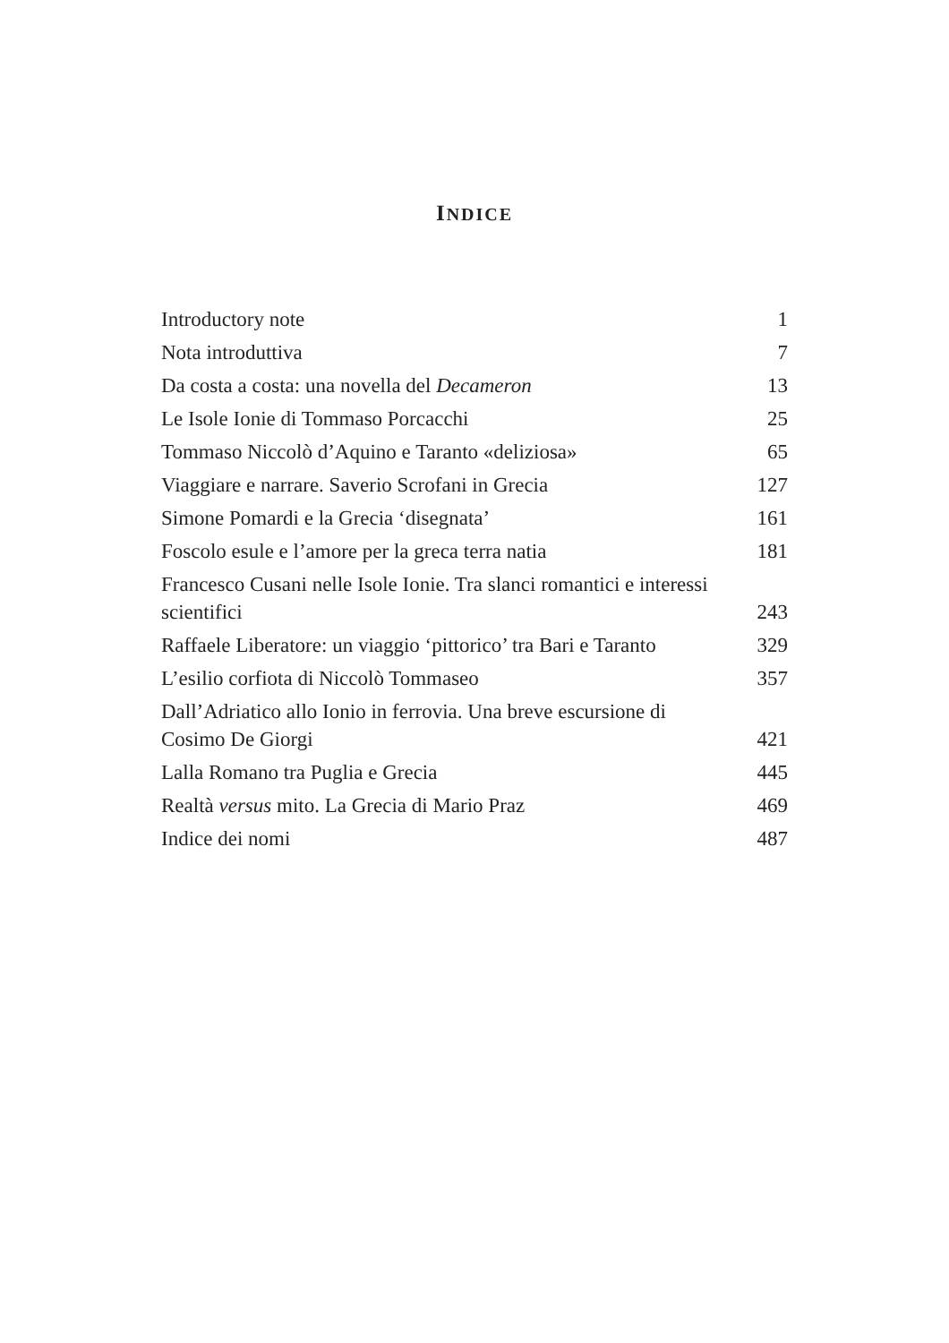INDICE
| Introductory note | 1 |
| Nota introduttiva | 7 |
| Da costa a costa: una novella del Decameron | 13 |
| Le Isole Ionie di Tommaso Porcacchi | 25 |
| Tommaso Niccolò d’Aquino e Taranto «deliziosa» | 65 |
| Viaggiare e narrare. Saverio Scrofani in Grecia | 127 |
| Simone Pomardi e la Grecia ‘disegnata’ | 161 |
| Foscolo esule e l’amore per la greca terra natia | 181 |
| Francesco Cusani nelle Isole Ionie. Tra slanci romantici e interessi scientifici | 243 |
| Raffaele Liberatore: un viaggio ‘pittorico’ tra Bari e Taranto | 329 |
| L’esilio corfiota di Niccolò Tommaseo | 357 |
| Dall’Adriatico allo Ionio in ferrovia. Una breve escursione di Cosimo De Giorgi | 421 |
| Lalla Romano tra Puglia e Grecia | 445 |
| Realtà versus mito. La Grecia di Mario Praz | 469 |
| Indice dei nomi | 487 |